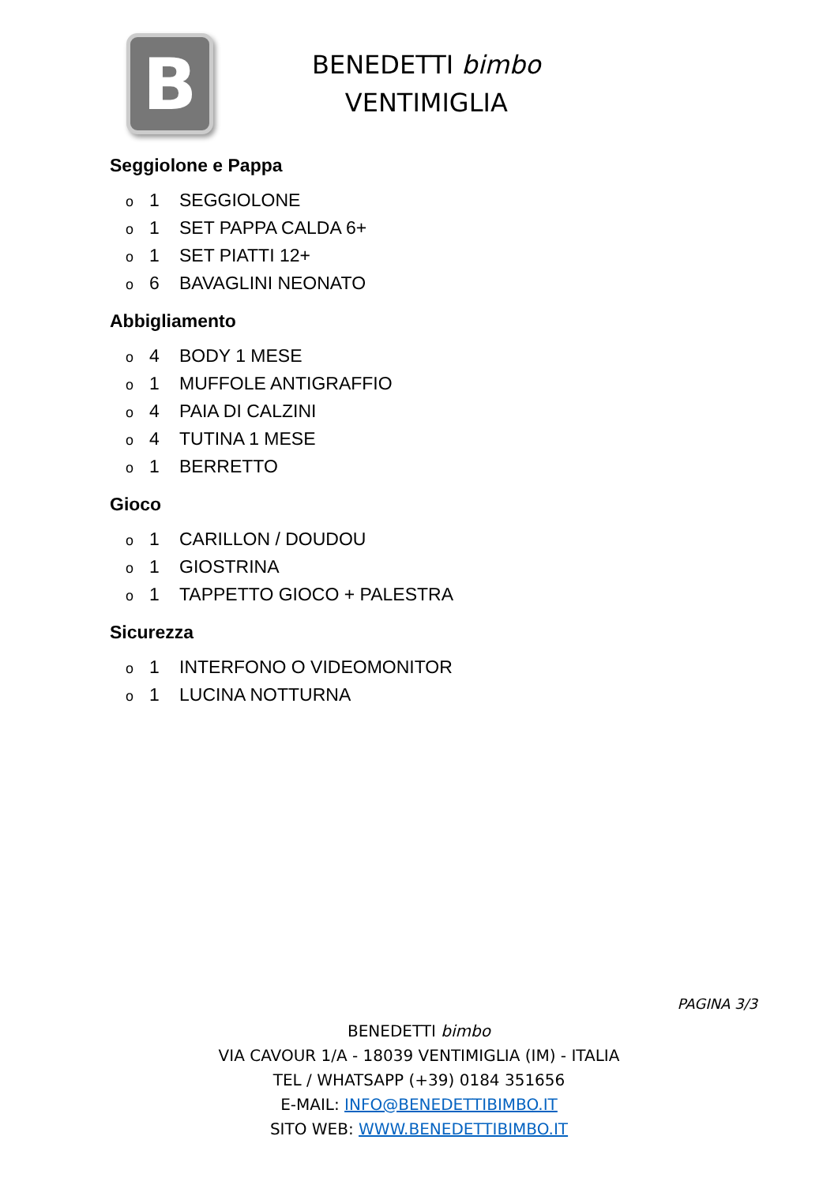B
BENEDETTI bimbo
VENTIMIGLIA
Seggiolone e Pappa
o 1 SEGGIOLONE
o 1 SET PAPPA CALDA 6+
o 1 SET PIATTI 12+
o 6 BAVAGLINI NEONATO
Abbigliamento
o 4 BODY 1 MESE
o 1 MUFFOLE ANTIGRAFFIO
o 4 PAIA DI CALZINI
o 4 TUTINA 1 MESE
o 1 BERRETTO
Gioco
o 1 CARILLON / DOUDOU
o 1 GIOSTRINA
o 1 TAPPETTO GIOCO + PALESTRA
Sicurezza
o 1 INTERFONO O VIDEOMONITOR
o 1 LUCINA NOTTURNA
PAGINA 3/3
BENEDETTI bimbo
VIA CAVOUR 1/A - 18039 VENTIMIGLIA (IM) - ITALIA
TEL / WHATSAPP (+39) 0184 351656
E-MAIL: INFO@BENEDETTIBIMBO.IT
SITO WEB: WWW.BENEDETTIBIMBO.IT